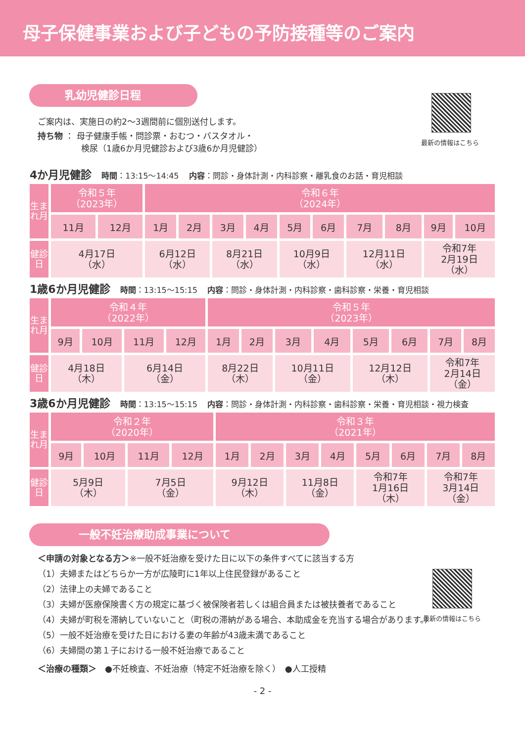母子保健事業および子どもの予防接種等のご案内
乳幼児健診日程
最新の情報はこちら
ご案内は、実施日の約2〜3週間前に個別送付します。
持ち物 ： 母子健康手帳・問診票・おむつ・バスタオル・
検尿（1歳6か月児健診および3歳6か月児健診）
4か月児健診 時間：13:15〜14:45 内容：問診・身体計測・内科診察・離乳食のお話・育児相談
| 生まれ月 | 令和５年 （2023年） | | 令和６年 （2024年） | | | | | | | | | |
| | 11月 | 12月 | 1月 | 2月 | 3月 | 4月 | 5月 | 6月 | 7月 | 8月 | 9月 | 10月 |
| 健診日 | 4月17日 （水） | | 6月12日 （水） | | 8月21日 （水） | | 10月9日 （水） | | 12月11日 （水） | | 令和7年 2月19日 （水） | |
1歳6か月児健診 時間：13:15〜15:15 内容：問診・身体計測・内科診察・歯科診察・栄養・育児相談
| 生まれ月 | 令和４年 （2022年） | | | | 令和５年 （2023年） | | | | | | | |
| | 9月 | 10月 | 11月 | 12月 | 1月 | 2月 | 3月 | 4月 | 5月 | 6月 | 7月 | 8月 |
| 健診日 | 4月18日 （木） | | 6月14日 （金） | | 8月22日 （木） | | 10月11日 （金） | | 12月12日 （木） | | 令和7年 2月14日 （金） | |
3歳6か月児健診 時間：13:15〜15:15 内容：問診・身体計測・内科診察・歯科診察・栄養・育児相談・視力検査
| 生まれ月 | 令和２年 （2020年） | | | | 令和３年 （2021年） | | | | | | | |
| | 9月 | 10月 | 11月 | 12月 | 1月 | 2月 | 3月 | 4月 | 5月 | 6月 | 7月 | 8月 |
| 健診日 | 5月9日 （木） | | 7月5日 （金） | | 9月12日 （木） | | 11月8日 （金） | | 令和7年 1月16日 （木） | | 令和7年 3月14日 （金） | |
一般不妊治療助成事業について
最新の情報はこちら
＜申請の対象となる方＞※一般不妊治療を受けた日に以下の条件すべてに該当する方
（1）夫婦またはどちらか一方が広陵町に1年以上住民登録があること
（2）法律上の夫婦であること
（3）夫婦が医療保険書く方の規定に基づく被保険者若しくは組合員または被扶養者であること
（4）夫婦が町税を滞納していないこと（町税の滞納がある場合、本助成金を充当する場合があります。）
（5）一般不妊治療を受けた日における妻の年齢が43歳未満であること
（6）夫婦間の第１子における一般不妊治療であること
＜治療の種類＞　●不妊検査、不妊治療（特定不妊治療を除く）　●人工授精
- 2 -